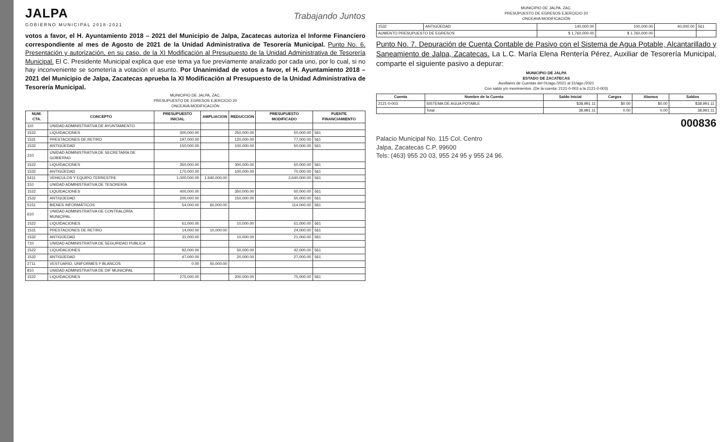JALPA
GOBIERNO MUNICIPAL 2018-2021
Trabajando Juntos
votos a favor, el H. Ayuntamiento 2018 – 2021 del Municipio de Jalpa, Zacatecas autoriza el Informe Financiero correspondiente al mes de Agosto de 2021 de la Unidad Administrativa de Tesorería Municipal. Punto No. 6. Presentación y autorización, en su caso, de la XI Modificación al Presupuesto de la Unidad Administrativa de Tesorería Municipal. El C. Presidente Municipal explica que ese tema ya fue previamente analizado por cada uno, por lo cual, si no hay inconveniente se sometería a votación el asunto. Por Unanimidad de votos a favor, el H. Ayuntamiento 2018 – 2021 del Municipio de Jalpa, Zacatecas aprueba la XI Modificación al Presupuesto de la Unidad Administrativa de Tesorería Municipal.
MUNICIPIO DE JALPA, ZAC.
PRESUPUESTO DE EGRESOS EJERCICIO 20
ONCEAVA MODIFICACIÓN
| NUM. CTA. | CONCEPTO | PRESUPUESTO INICIAL | AMPLIACION | REDUCCIÓN | PRESUPUESTO MODIFICADO | FUENTE FINANCIAMIENTO |
| --- | --- | --- | --- | --- | --- | --- |
| 110 | UNIDAD ADMINISTRATIVA DE AYUNTAMIENTO | | | | | |
| 1522 | LIQUIDACIONES | 300,000.00 | | 250,000.00 | 50,000.00 | 561 |
| 1531 | PRESTACIONES DE RETIRO | 197,000.00 | | 120,000.00 | 77,000.00 | 561 |
| 1532 | ANTIGÜEDAD | 150,000.00 | | 100,000.00 | 50,000.00 | 561 |
| 210 | UNIDAD ADMINISTRATIVA DE SECRETARÍA DE GOBIERNO | | | | | |
| 1522 | LIQUIDACIONES | 350,000.00 | | 300,000.00 | 50,000.00 | 561 |
| 1532 | ANTIGÜEDAD | 170,000.00 | | 100,000.00 | 70,000.00 | 561 |
| 5411 | VEHICULOS Y EQUIPO TERRESTRE | 1,000,000.00 | 1,640,000.00 | | 2,640,000.00 | 561 |
| 310 | UNIDAD ADMINISTRATIVA DE TESORERÍA | | | | | |
| 1522 | LIQUIDACIONES | 400,000.00 | | 350,000.00 | 50,000.00 | 561 |
| 1532 | ANTIGÜEDAD | 200,000.00 | | 150,000.00 | 50,000.00 | 561 |
| 5151 | BIENES INFORMÁTICOS | 54,000.00 | 60,000.00 | | 114,000.00 | 561 |
| 610 | UNIDAD ADMINISTRATIVA DE CONTRALORÍA MUNICIPAL | | | | | |
| 1522 | LIQUIDACIONES | 61,000.00 | | 10,000.00 | 51,000.00 | 561 |
| 1531 | PRESTACIONES DE RETIRO | 14,000.00 | 10,000.00 | | 24,000.00 | 561 |
| 1532 | ANTIGÜEDAD | 31,000.00 | | 10,000.00 | 21,000.00 | 561 |
| 710 | UNIDAD ADMINISTRATIVA DE SEGURIDAD PUBLICA | | | | | |
| 1522 | LIQUIDACIONES | 92,000.00 | | 50,000.00 | 42,000.00 | 561 |
| 1532 | ANTIGÜEDAD | 47,000.00 | | 20,000.00 | 27,000.00 | 561 |
| 2711 | VESTUARIO, UNIFORMES Y BLANCOS | 0.00 | 50,000.00 | | | |
| 810 | UNIDAD ADMINISTRATIVA DE DIF MUNICIPAL | | | | | |
| 1522 | LIQUIDACIONES | 275,000.00 | | 200,000.00 | 75,000.00 | 561 |
MUNICIPIO DE JALPA, ZAC.
PRESUPUESTO DE EGRESOS EJERCICIO 20
ONCEAVA MODIFICACIÓN
| 1532 | ANTIGÜEDAD | 140,000.00 | 100,000.00 | 40,000.00 | 561 |
| AUMENTO PRESUPUESTO DE EGRESOS | | $ 1,760,000.00 | $ 1,760,000.00 | | |
Punto No. 7. Depuración de Cuenta Contable de Pasivo con el Sistema de Agua Potable, Alcantarillado y Saneamiento de Jalpa, Zacatecas. La L.C. María Elena Rentería Pérez, Auxiliar de Tesorería Municipal, comparte el siguiente pasivo a depurar:
MUNICIPIO DE JALPA
ESTADO DE ZACATECAS
Auxiliares de Cuentas del 01/ago./2021 al 31/ago./2021
Con saldo y/o movimientos. (De la cuenta: 2121-0-003 a la 2121-0-003)
| Cuenta | Nombre de la Cuenta | Saldo Inicial | Cargos | Abonos | Saldos |
| --- | --- | --- | --- | --- | --- |
| 2121-0-003 | SISTEMA DE AGUA POTABLE | $38,991.11 | $0.00 | $0.00 | $38,991.11 |
| | Total : | 38,991.11 | 0.00 | 0.00 | 38,991.11 |
000836
Palacio Municipal No. 115 Col. Centro
Jalpa, Zacatecas C.P. 99600
Tels: (463) 955 20 03, 955 24 95 y 955 24 96.